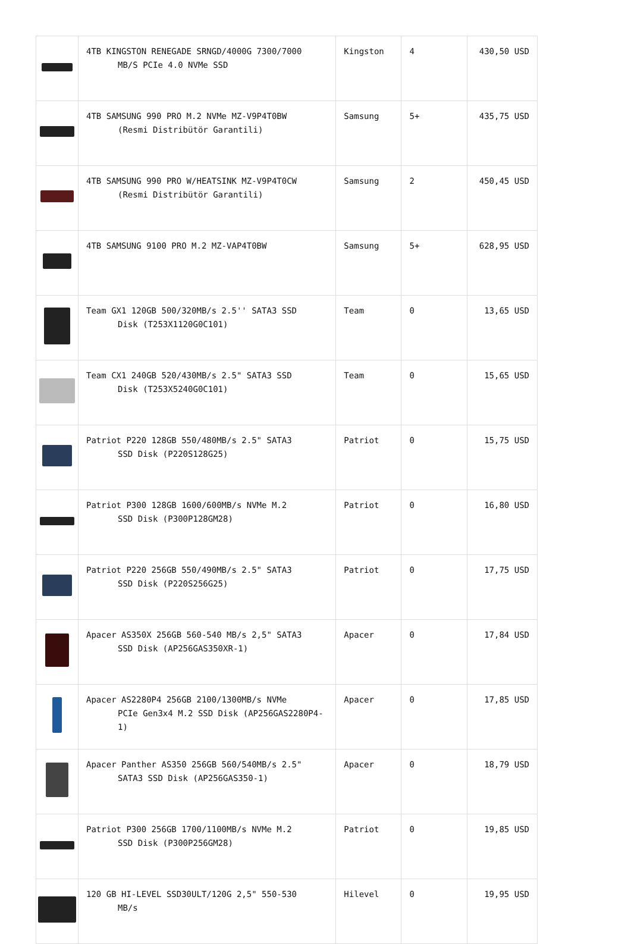| | 4TB KINGSTON RENEGADE SRNGD/4000G 7300/7000 MB/S PCIe 4.0 NVMe SSD | Kingston | 4 | 430,50 USD |
| | 4TB SAMSUNG 990 PRO M.2 NVMe MZ-V9P4T0BW (Resmi Distribütör Garantili) | Samsung | 5+ | 435,75 USD |
| | 4TB SAMSUNG 990 PRO W/HEATSINK MZ-V9P4T0CW (Resmi Distribütör Garantili) | Samsung | 2 | 450,45 USD |
| | 4TB SAMSUNG 9100 PRO M.2 MZ-VAP4T0BW | Samsung | 5+ | 628,95 USD |
| | Team GX1 120GB 500/320MB/s 2.5'' SATA3 SSD Disk (T253X1120G0C101) | Team | 0 | 13,65 USD |
| | Team CX1 240GB 520/430MB/s 2.5" SATA3 SSD Disk (T253X5240G0C101) | Team | 0 | 15,65 USD |
| | Patriot P220 128GB 550/480MB/s 2.5" SATA3 SSD Disk (P220S128G25) | Patriot | 0 | 15,75 USD |
| | Patriot P300 128GB 1600/600MB/s NVMe M.2 SSD Disk (P300P128GM28) | Patriot | 0 | 16,80 USD |
| | Patriot P220 256GB 550/490MB/s 2.5" SATA3 SSD Disk (P220S256G25) | Patriot | 0 | 17,75 USD |
| | Apacer AS350X 256GB 560-540 MB/s 2,5" SATA3 SSD Disk (AP256GAS350XR-1) | Apacer | 0 | 17,84 USD |
| | Apacer AS2280P4 256GB 2100/1300MB/s NVMe PCIe Gen3x4 M.2 SSD Disk (AP256GAS2280P4-1) | Apacer | 0 | 17,85 USD |
| | Apacer Panther AS350 256GB 560/540MB/s 2.5" SATA3 SSD Disk (AP256GAS350-1) | Apacer | 0 | 18,79 USD |
| | Patriot P300 256GB 1700/1100MB/s NVMe M.2 SSD Disk (P300P256GM28) | Patriot | 0 | 19,85 USD |
| | 120 GB HI-LEVEL SSD30ULT/120G 2,5" 550-530 MB/s | Hilevel | 0 | 19,95 USD |